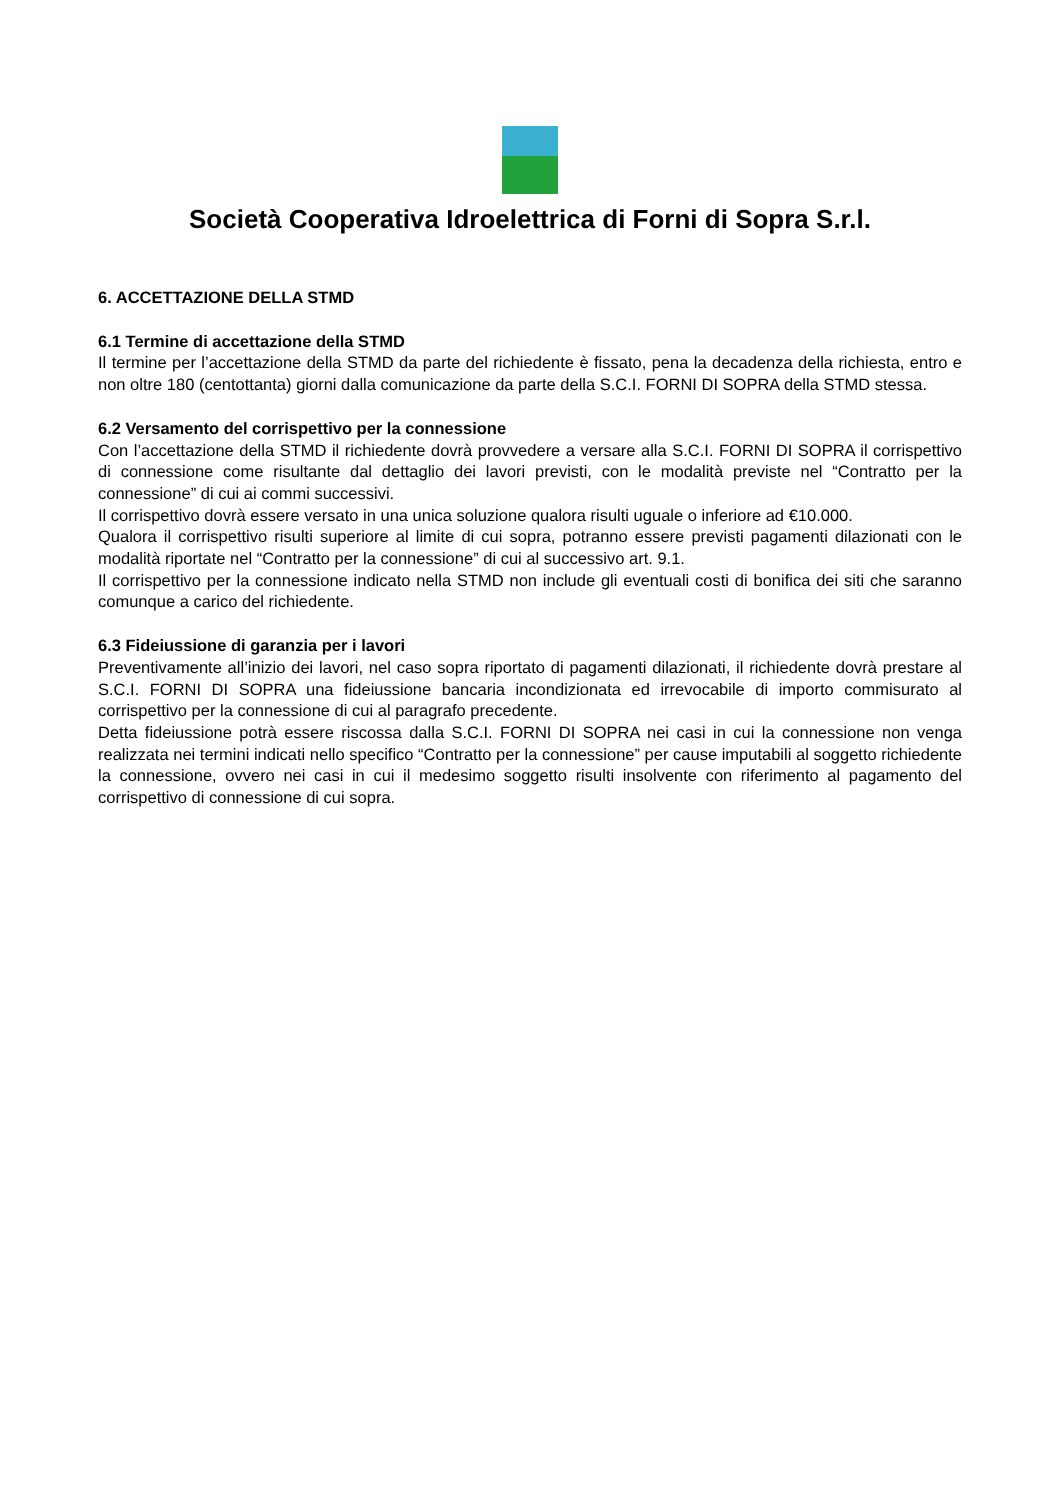Società Cooperativa Idroelettrica di Forni di Sopra S.r.l.
6. ACCETTAZIONE DELLA STMD
6.1 Termine di accettazione della STMD
Il termine per l’accettazione della STMD da parte del richiedente è fissato, pena la decadenza della richiesta, entro e non oltre 180 (centottanta) giorni dalla comunicazione da parte della S.C.I. FORNI DI SOPRA della STMD stessa.
6.2 Versamento del corrispettivo per la connessione
Con l’accettazione della STMD il richiedente dovrà provvedere a versare alla S.C.I. FORNI DI SOPRA il corrispettivo di connessione come risultante dal dettaglio dei lavori previsti, con le modalità previste nel “Contratto per la connessione” di cui ai commi successivi.
Il corrispettivo dovrà essere versato in una unica soluzione qualora risulti uguale o inferiore ad €10.000.
Qualora il corrispettivo risulti superiore al limite di cui sopra, potranno essere previsti pagamenti dilazionati con le modalità riportate nel “Contratto per la connessione” di cui al successivo art. 9.1.
Il corrispettivo per la connessione indicato nella STMD non include gli eventuali costi di bonifica dei siti che saranno comunque a carico del richiedente.
6.3 Fideiussione di garanzia per i lavori
Preventivamente all’inizio dei lavori, nel caso sopra riportato di pagamenti dilazionati, il richiedente dovrà prestare al S.C.I. FORNI DI SOPRA una fideiussione bancaria incondizionata ed irrevocabile di importo commisurato al corrispettivo per la connessione di cui al paragrafo precedente.
Detta fideiussione potrà essere riscossa dalla S.C.I. FORNI DI SOPRA nei casi in cui la connessione non venga realizzata nei termini indicati nello specifico “Contratto per la connessione” per cause imputabili al soggetto richiedente la connessione, ovvero nei casi in cui il medesimo soggetto risulti insolvente con riferimento al pagamento del corrispettivo di connessione di cui sopra.